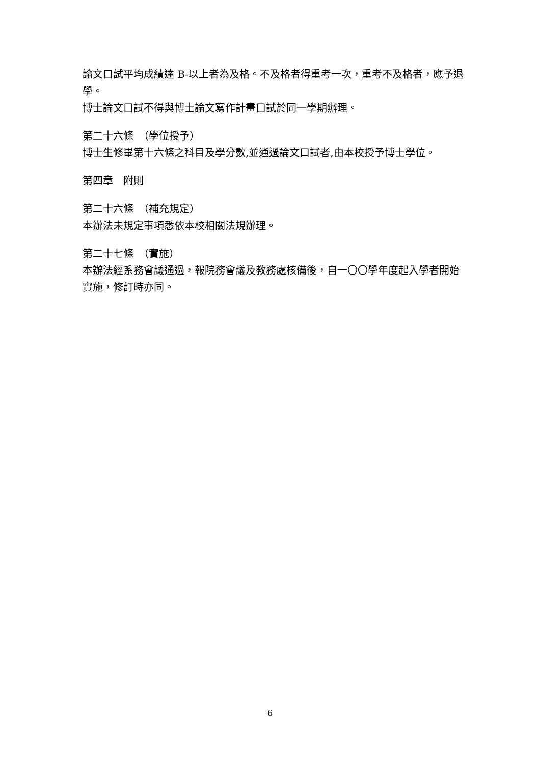論文口試平均成績達 B-以上者為及格。不及格者得重考一次，重考不及格者，應予退學。
博士論文口試不得與博士論文寫作計畫口試於同一學期辦理。
第二十六條　（學位授予）
博士生修畢第十六條之科目及學分數,並通過論文口試者,由本校授予博士學位。
第四章　附則
第二十六條　（補充規定）
本辦法未規定事項悉依本校相關法規辦理。
第二十七條　（實施）
本辦法經系務會議通過，報院務會議及教務處核備後，自一〇〇學年度起入學者開始實施，修訂時亦同。
6